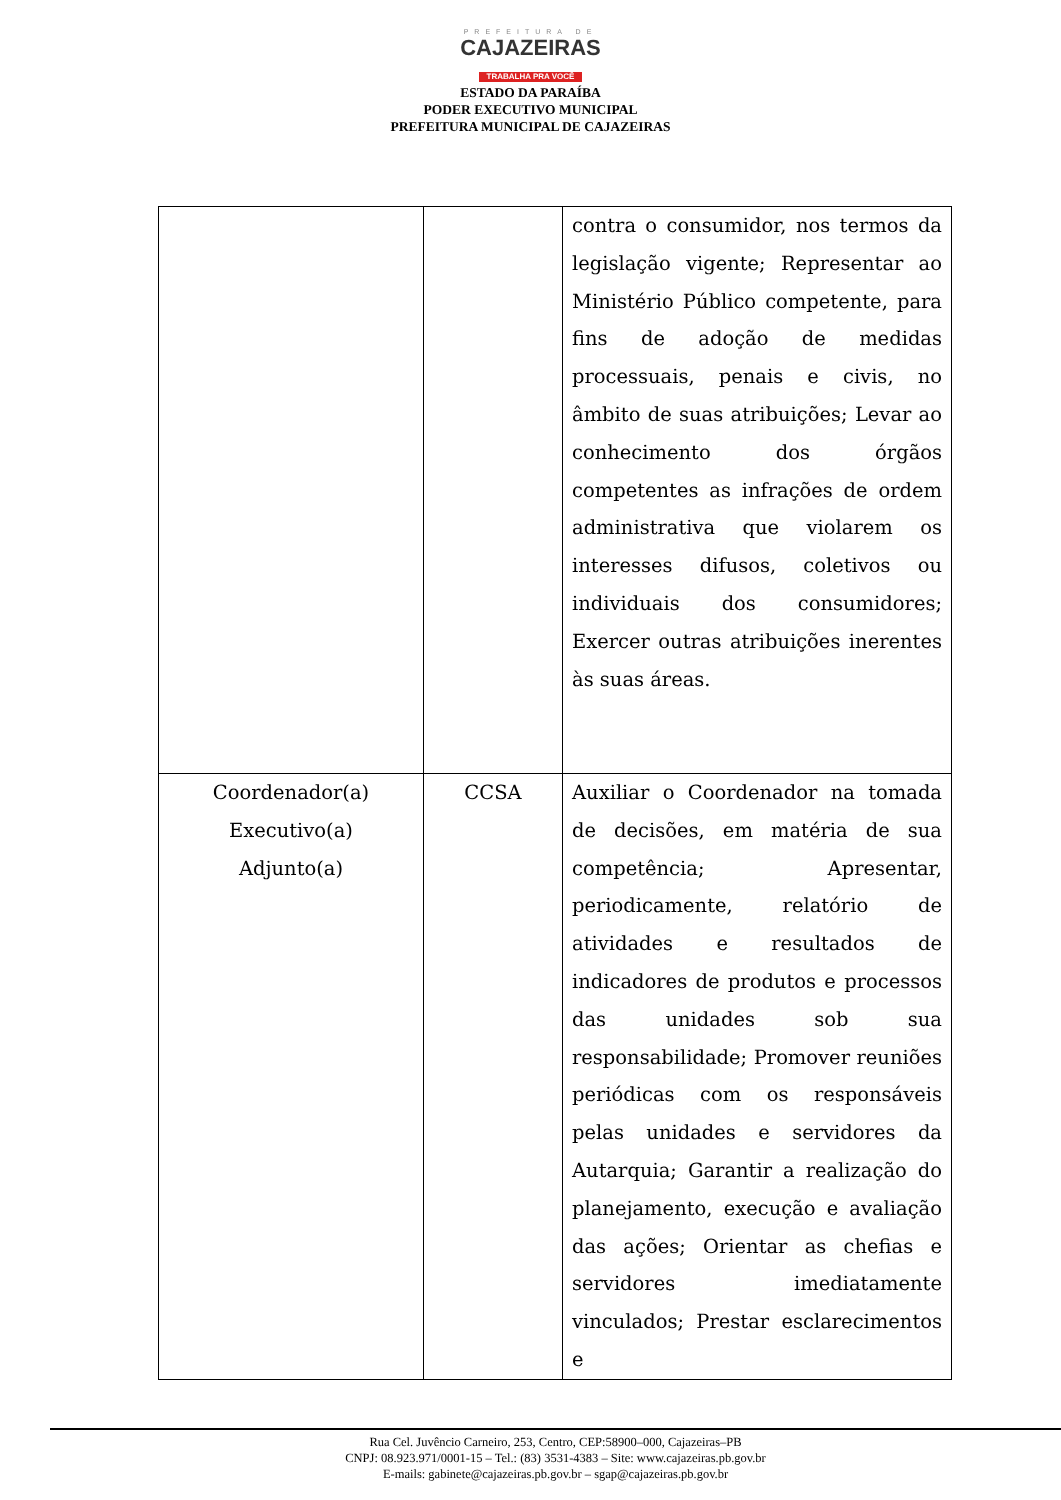PREFEITURA DE
CAJAZEIRAS
TRABALHA PRA VOCÊ
ESTADO DA PARAÍBA
PODER EXECUTIVO MUNICIPAL
PREFEITURA MUNICIPAL DE CAJAZEIRAS
| | | contra o consumidor, nos termos da legislação vigente; Representar ao Ministério Público competente, para fins de adoção de medidas processuais, penais e civis, no âmbito de suas atribuições; Levar ao conhecimento dos órgãos competentes as infrações de ordem administrativa que violarem os interesses difusos, coletivos ou individuais dos consumidores; Exercer outras atribuições inerentes às suas áreas. |
| Coordenador(a) Executivo(a) Adjunto(a) | CCSA | Auxiliar o Coordenador na tomada de decisões, em matéria de sua competência; Apresentar, periodicamente, relatório de atividades e resultados de indicadores de produtos e processos das unidades sob sua responsabilidade; Promover reuniões periódicas com os responsáveis pelas unidades e servidores da Autarquia; Garantir a realização do planejamento, execução e avaliação das ações; Orientar as chefias e servidores imediatamente vinculados; Prestar esclarecimentos e |
Rua Cel. Juvêncio Carneiro, 253, Centro, CEP:58900–000, Cajazeiras–PB
CNPJ: 08.923.971/0001-15 – Tel.: (83) 3531-4383 – Site: www.cajazeiras.pb.gov.br
E-mails: gabinete@cajazeiras.pb.gov.br – sgap@cajazeiras.pb.gov.br